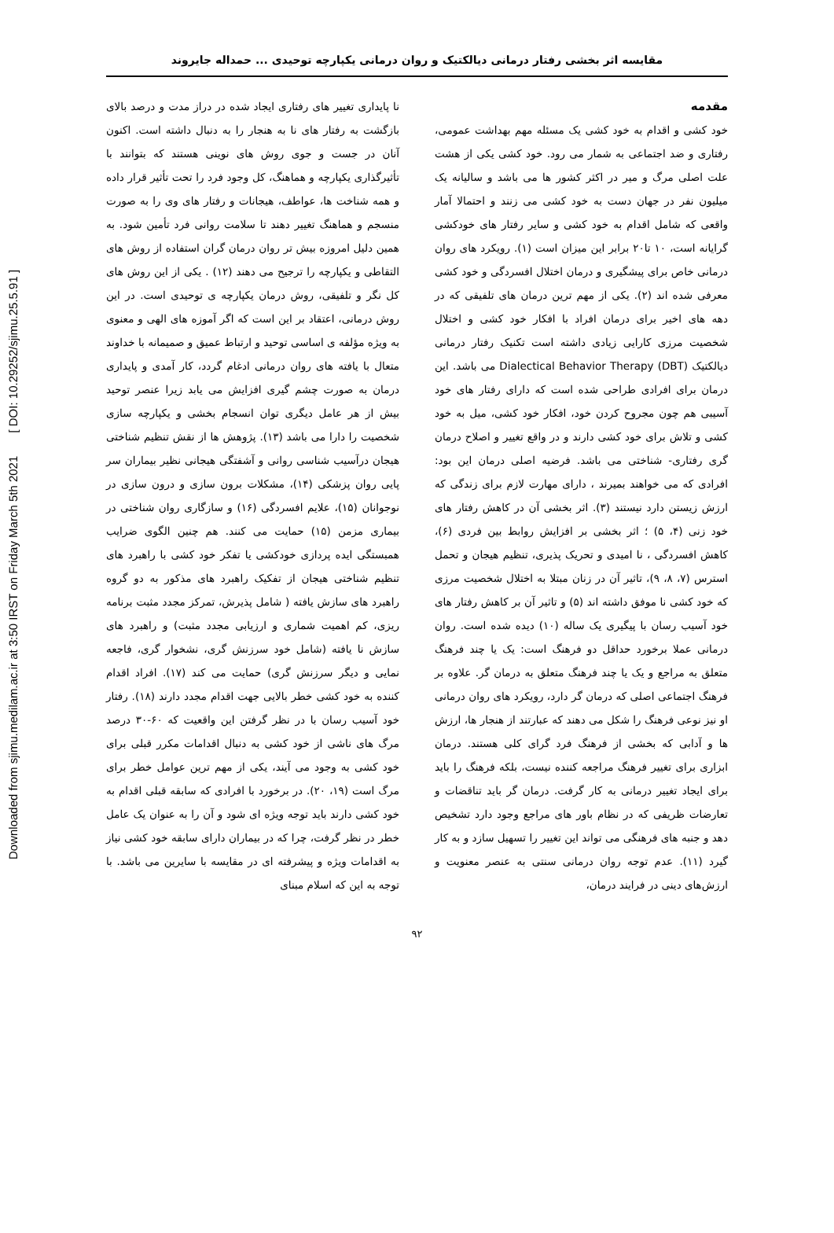Downloaded from sjimu.medilam.ac.ir at 3:50 IRST on Friday March 5th 2021 [ DOI: 10.29252/sjimu.25.5.91 ]
مقایسه اثر بخشی رفتار درمانی دیالکتیک و روان درمانی یکپارچه توحیدی ... حمداله جایروند
مقدمه
خود کشی و اقدام به خود کشی یک مسئله مهم بهداشت عمومی، رفتاری و ضد اجتماعی به شمار می رود. خود کشی یکی از هشت علت اصلی مرگ و میر در اکثر کشور ها می باشد و سالیانه یک میلیون نفر در جهان دست به خود کشی می زنند و احتمالا آمار واقعی که شامل اقدام به خود کشی و سایر رفتار های خودکشی گرایانه است، ۱۰ تا۲۰ برابر این میزان است (۱). رویکرد های روان درمانی خاص برای پیشگیری و درمان اختلال افسردگی و خود کشی معرفی شده اند (۲). یکی از مهم ترین درمان های تلفیقی که در دهه های اخیر برای درمان افراد با افکار خود کشی و اختلال شخصیت مرزی کارایی زیادی داشته است تکنیک رفتار درمانی دیالکتیک Dialectical Behavior Therapy (DBT) می باشد. این درمان برای افرادی طراحی شده است که دارای رفتار های خود آسیبی هم چون مجروح کردن خود، افکار خود کشی، میل به خود کشی و تلاش برای خود کشی دارند و در واقع تغییر و اصلاح درمان گری رفتاری- شناختی می باشد. فرضیه اصلی درمان این بود: افرادی که می خواهند بمیرند ، دارای مهارت لازم برای زندگی که ارزش زیستن دارد نیستند (۳). اثر بخشی آن در کاهش رفتار های خود زنی (۴، ۵) ؛ اثر بخشی بر افزایش روابط بین فردی (۶)، کاهش افسردگی ، نا امیدی و تحریک پذیری، تنظیم هیجان و تحمل استرس (۷، ۸، ۹)، تاثیر آن در زنان مبتلا به اختلال شخصیت مرزی که خود کشی نا موفق داشته اند (۵) و تاثیر آن بر کاهش رفتار های خود آسیب رسان با پیگیری یک ساله (۱۰) دیده شده است. روان درمانی عملا برخورد حداقل دو فرهنگ است: یک یا چند فرهنگ متعلق به مراجع و یک یا چند فرهنگ متعلق به درمان گر. علاوه بر فرهنگ اجتماعی اصلی که درمان گر دارد، رویکرد های روان درمانی او نیز نوعی فرهنگ را شکل می دهند که عبارتند از هنجار ها، ارزش ها و آدابی که بخشی از فرهنگ فرد گرای کلی هستند. درمان ابزاری برای تغییر فرهنگ مراجعه کننده نیست، بلکه فرهنگ را باید برای ایجاد تغییر درمانی به کار گرفت. درمان گر باید تناقضات و تعارضات ظریفی که در نظام باور های مراجع وجود دارد تشخیص دهد و جنبه های فرهنگی می تواند این تغییر را تسهیل سازد و به کار گیرد (۱۱). عدم توجه روان درمانی سنتی به عنصر معنویت و ارزش‌های دینی در فرایند درمان،
نا پایداری تغییر های رفتاری ایجاد شده در دراز مدت و درصد بالای بازگشت به رفتار های نا به هنجار را به دنبال داشته است. اکنون آنان در جست و جوی روش های نوینی هستند که بتوانند با تأثیرگذاری یکپارچه و هماهنگ، کل وجود فرد را تحت تأثیر قرار داده و همه شناخت ها، عواطف، هیجانات و رفتار های وی را به صورت منسجم و هماهنگ تغییر دهند تا سلامت روانی فرد تأمین شود. به همین دلیل امروزه بیش تر روان درمان گران استفاده از روش های التقاطی و یکپارچه را ترجیح می دهند (۱۲) . یکی از این روش های کل نگر و تلفیقی، روش درمان یکپارچه ی توحیدی است. در این روش درمانی، اعتقاد بر این است که اگر آموزه های الهی و معنوی به ویژه مؤلفه ی اساسی توحید و ارتباط عمیق و صمیمانه با خداوند متعال با یافته های روان درمانی ادغام گردد، کار آمدی و پایداری درمان به صورت چشم گیری افزایش می یابد زیرا عنصر توحید بیش از هر عامل دیگری توان انسجام بخشی و یکپارچه سازی شخصیت را دارا می باشد (۱۳). پژوهش ها از نقش تنظیم شناختی هیجان درآسیب شناسی روانی و آشفتگی هیجانی نظیر بیماران سر پایی روان پزشکی (۱۴)، مشکلات برون سازی و درون سازی در نوجوانان (۱۵)، علایم افسردگی (۱۶) و سازگاری روان شناختی در بیماری مزمن (۱۵) حمایت می کنند. هم چنین الگوی ضرایب همبستگی ایده پردازی خودکشی یا تفکر خود کشی با راهبرد های تنظیم شناختی هیجان از تفکیک راهبرد های مذکور به دو گروه راهبرد های سازش یافته ( شامل پذیرش، تمرکز مجدد مثبت برنامه ریزی، کم اهمیت شماری و ارزیابی مجدد مثبت) و راهبرد های سازش نا یافته (شامل خود سرزنش گری، نشخوار گری، فاجعه نمایی و دیگر سرزنش گری) حمایت می کند (۱۷). افراد اقدام کننده به خود کشی خطر بالایی جهت اقدام مجدد دارند (۱۸). رفتار خود آسیب رسان با در نظر گرفتن این واقعیت که ۶۰-۳۰ درصد مرگ های ناشی از خود کشی به دنبال اقدامات مکرر قبلی برای خود کشی به وجود می آیند، یکی از مهم ترین عوامل خطر برای مرگ است (۱۹، ۲۰). در برخورد با افرادی که سابقه قبلی اقدام به خود کشی دارند باید توجه ویژه ای شود و آن را به عنوان یک عامل خطر در نظر گرفت، چرا که در بیماران دارای سابقه خود کشی نیاز به اقدامات ویژه و پیشرفته ای در مقایسه با سایرین می باشد. با توجه به این که اسلام مبنای
۹۲